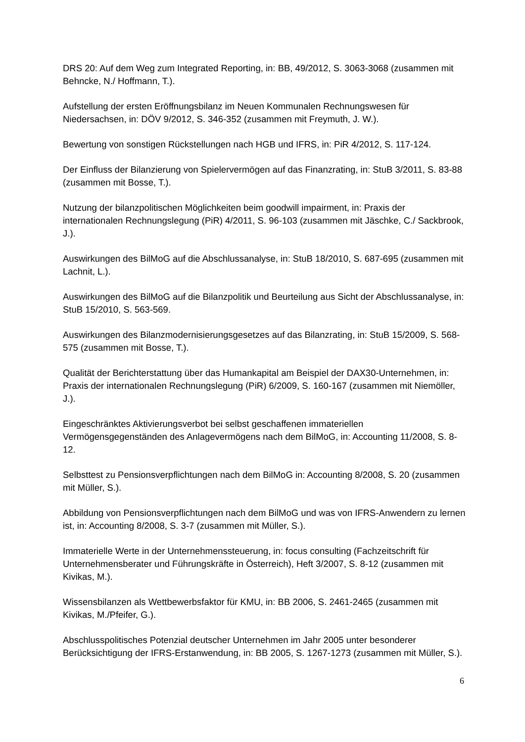DRS 20: Auf dem Weg zum Integrated Reporting, in: BB, 49/2012, S. 3063-3068 (zusammen mit Behncke, N./ Hoffmann, T.).
Aufstellung der ersten Eröffnungsbilanz im Neuen Kommunalen Rechnungswesen für Niedersachsen, in: DÖV 9/2012, S. 346-352 (zusammen mit Freymuth, J. W.).
Bewertung von sonstigen Rückstellungen nach HGB und IFRS, in: PiR 4/2012, S. 117-124.
Der Einfluss der Bilanzierung von Spielervermögen auf das Finanzrating, in: StuB 3/2011, S. 83-88 (zusammen mit Bosse, T.).
Nutzung der bilanzpolitischen Möglichkeiten beim goodwill impairment, in: Praxis der internationalen Rechnungslegung (PiR) 4/2011, S. 96-103 (zusammen mit Jäschke, C./ Sackbrook, J.).
Auswirkungen des BilMoG auf die Abschlussanalyse, in: StuB 18/2010, S. 687-695 (zusammen mit Lachnit, L.).
Auswirkungen des BilMoG auf die Bilanzpolitik und Beurteilung aus Sicht der Abschlussanalyse, in: StuB 15/2010, S. 563-569.
Auswirkungen des Bilanzmodernisierungsgesetzes auf das Bilanzrating, in: StuB 15/2009, S. 568- 575 (zusammen mit Bosse, T.).
Qualität der Berichterstattung über das Humankapital am Beispiel der DAX30-Unternehmen, in: Praxis der internationalen Rechnungslegung (PiR) 6/2009, S. 160-167 (zusammen mit Niemöller, J.).
Eingeschränktes Aktivierungsverbot bei selbst geschaffenen immateriellen Vermögensgegenständen des Anlagevermögens nach dem BilMoG, in: Accounting 11/2008, S. 8-12.
Selbsttest zu Pensionsverpflichtungen nach dem BilMoG in: Accounting 8/2008, S. 20 (zusammen mit Müller, S.).
Abbildung von Pensionsverpflichtungen nach dem BilMoG und was von IFRS-Anwendern zu lernen ist, in: Accounting 8/2008, S. 3-7 (zusammen mit Müller, S.).
Immaterielle Werte in der Unternehmenssteuerung, in: focus consulting (Fachzeitschrift für Unternehmensberater und Führungskräfte in Österreich), Heft 3/2007, S. 8-12 (zusammen mit Kivikas, M.).
Wissensbilanzen als Wettbewerbsfaktor für KMU, in: BB 2006, S. 2461-2465 (zusammen mit Kivikas, M./Pfeifer, G.).
Abschlusspolitisches Potenzial deutscher Unternehmen im Jahr 2005 unter besonderer Berücksichtigung der IFRS-Erstanwendung, in: BB 2005, S. 1267-1273 (zusammen mit Müller, S.).
6